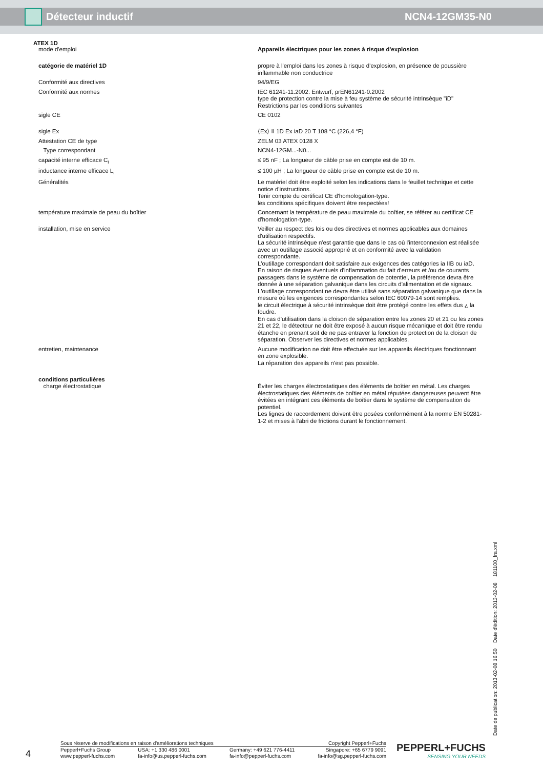Détecteur inductif NCN4-12GM35-N0
ATEX 1D
| mode d'emploi | Appareils électriques pour les zones à risque d'explosion |
| catégorie de matériel 1D | propre à l'emploi dans les zones à risque d'explosion, en présence de poussière inflammable non conductrice |
| Conformité aux directives | 94/9/EG |
| Conformité aux normes | IEC 61241-11:2002: Entwurf; prEN61241-0:2002 type de protection contre la mise à feu système de sécurité intrinsèque "iD" Restrictions par les conditions suivantes |
| sigle CE | CE 0102 |
| sigle Ex | ⟨Ex⟩ II 1D Ex iaD 20 T 108 °C (226,4 °F) |
| Attestation CE de type | ZELM 03 ATEX 0128 X |
| Type correspondant | NCN4-12GM...-N0... |
| capacité interne efficace C<sub>i</sub> | ≤ 95 nF ; La longueur de câble prise en compte est de 10 m. |
| inductance interne efficace L<sub>i</sub> | ≤ 100 µH ; La longueur de câble prise en compte est de 10 m. |
| Généralités | Le matériel doit être exploité selon les indications dans le feuillet technique et cette notice d'instructions. Tenir compte du certificat CE d'homologation-type. les conditions spécifiques doivent être respectées! |
| température maximale de peau du boîtier | Concernant la température de peau maximale du boîtier, se référer au certificat CE d'homologation-type. |
| installation, mise en service | Veiller au respect des lois ou des directives et normes applicables aux domaines d'utilisation respectifs. La sécurité intrinsèque n'est garantie que dans le cas où l'interconnexion est réalisée avec un outillage associé approprié et en conformité avec la validation correspondante. L'outillage correspondant doit satisfaire aux exigences des catégories ia IIB ou iaD. En raison de risques éventuels d'inflammation du fait d'erreurs et /ou de courants passagers dans le système de compensation de potentiel, la préférence devra être donnée à une séparation galvanique dans les circuits d'alimentation et de signaux. L'outillage correspondant ne devra être utilisé sans séparation galvanique que dans la mesure où les exigences correspondantes selon IEC 60079-14 sont remplies. le circuit électrique à sécurité intrinsèque doit être protégé contre les effets dus ¿ la foudre. En cas d'utilisation dans la cloison de séparation entre les zones 20 et 21 ou les zones 21 et 22, le détecteur ne doit être exposé à aucun risque mécanique et doit être rendu étanche en prenant soit de ne pas entraver la fonction de protection de la cloison de séparation. Observer les directives et normes applicables. |
| entretien, maintenance | Aucune modification ne doit être effectuée sur les appareils électriques fonctionnant en zone explosible. La réparation des appareils n'est pas possible. |
| conditions particulières charge électrostatique | Éviter les charges électrostatiques des éléments de boîtier en métal. Les charges électrostatiques des éléments de boîtier en métal réputées dangereuses peuvent être évitées en intégrant ces éléments de boîtier dans le système de compensation de potentiel. Les lignes de raccordement doivent être posées conformément à la norme EN 50281-1-2 et mises à l'abri de frictions durant le fonctionnement. |
Date de publication: 2013-02-08 16:50 Date d'édition: 2013-02-08 181100_fra.xml
4
Sous réserve de modifications en raison d'améliorations techniques Copyright Pepperl+Fuchs
Pepperl+Fuchs Group
www.pepperl-fuchs.com USA: +1 330 486 0001
fa-info@us.pepperl-fuchs.com Germany: +49 621 776-4411
fa-info@pepperl-fuchs.com Singapore: +65 6779 9091
fa-info@sg.pepperl-fuchs.com
PEPPERL+FUCHS
SENSING YOUR NEEDS